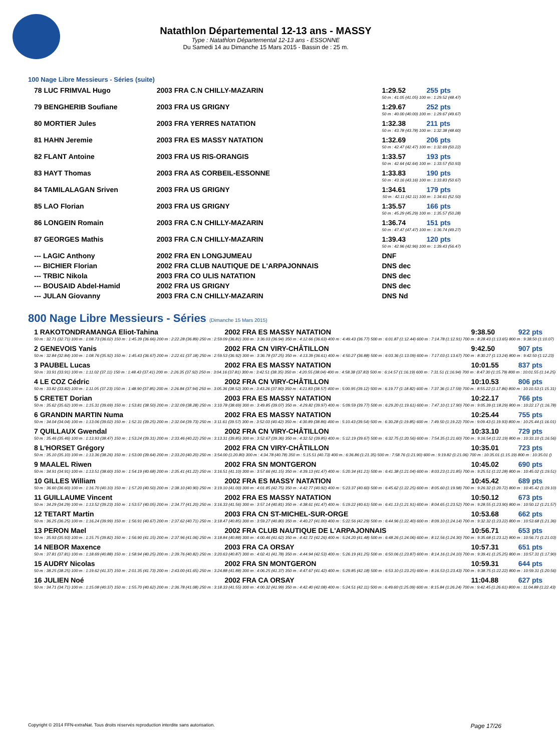Natathlon Départemental 12-13 ans - MASSY
Type : Natathlon Départemental 12-13 ans - ESSONNE
Du Samedi 14 au Dimanche 15 Mars 2015 - Bassin de : 25 m.
100 Nage Libre Messieurs - Séries (suite)
| 78 LUC FRIMVAL Hugo | 2003 FRA C.N CHILLY-MAZARIN | 1:29.52 | 255 pts |
| 50 m : 41.05 (41.05) 100 m : 1:29.52 (48.47) | | | |
| 79 BENGHERIB Soufiane | 2003 FRA US GRIGNY | 1:29.67 | 252 pts |
| 50 m : 40.00 (40.00) 100 m : 1:29.67 (49.67) | | | |
| 80 MORTIER Jules | 2003 FRA YERRES NATATION | 1:32.38 | 211 pts |
| 50 m : 43.78 (43.78) 100 m : 1:32.38 (48.60) | | | |
| 81 HAHN Jeremie | 2003 FRA ES MASSY NATATION | 1:32.69 | 206 pts |
| 50 m : 42.47 (42.47) 100 m : 1:32.69 (50.22) | | | |
| 82 FLANT Antoine | 2003 FRA US RIS-ORANGIS | 1:33.57 | 193 pts |
| 50 m : 42.64 (42.64) 100 m : 1:33.57 (50.93) | | | |
| 83 HAYT Thomas | 2003 FRA AS CORBEIL-ESSONNE | 1:33.83 | 190 pts |
| 50 m : 43.16 (43.16) 100 m : 1:33.83 (50.67) | | | |
| 84 TAMILALAGAN Sriven | 2003 FRA US GRIGNY | 1:34.61 | 179 pts |
| 50 m : 42.11 (42.11) 100 m : 1:34.61 (52.50) | | | |
| 85 LAO Florian | 2003 FRA US GRIGNY | 1:35.57 | 166 pts |
| 50 m : 45.29 (45.29) 100 m : 1:35.57 (50.28) | | | |
| 86 LONGEIN Romain | 2003 FRA C.N CHILLY-MAZARIN | 1:36.74 | 151 pts |
| 50 m : 47.47 (47.47) 100 m : 1:36.74 (49.27) | | | |
| 87 GEORGES Mathis | 2003 FRA C.N CHILLY-MAZARIN | 1:39.43 | 120 pts |
| 50 m : 42.96 (42.96) 100 m : 1:39.43 (56.47) | | | |
| --- LAGIC Anthony | 2002 FRA EN LONGJUMEAU | DNF | |
| --- BICHIER Florian | 2002 FRA CLUB NAUTIQUE DE L'ARPAJONNAIS | DNS dec | |
| --- TRBIC Nikola | 2003 FRA CO ULIS NATATION | DNS dec | |
| --- BOUSAID Abdel-Hamid | 2002 FRA US GRIGNY | DNS dec | |
| --- JULAN Giovanny | 2003 FRA C.N CHILLY-MAZARIN | DNS Nd | |
800 Nage Libre Messieurs - Séries (Dimanche 15 Mars 2015)
| 1 RAKOTONDRAMANGA Eliot-Tahina | 2002 FRA ES MASSY NATATION | 9:38.50 | 922 pts |
| 50 m : 32.71 (32.71) 100 m : 1:08.73 (36.02) 150 m : 1:45.39 (36.66) 200 m : 2:22.28 (36.89) 250 m : 2:59.09 (36.81) 300 m : 3:36.03 (36.94) 350 m : 4:12.66 (36.63) 400 m : 4:49.43 (36.77) 500 m : 6:01.87 (1:12.44) 600 m : 7:14.78 (1:12.91) 700 m : 8:28.43 (1:13.65) 800 m : 9:38.50 (1:10.07) | | | |
| 2 GENEVOIS Yanis | 2002 FRA CN VIRY-CHÂTILLON | 9:42.50 | 907 pts |
| 50 m : 32.84 (32.84) 100 m : 1:08.76 (35.92) 150 m : 1:45.43 (36.67) 200 m : 2:22.61 (37.18) 250 m : 2:59.53 (36.92) 300 m : 3:36.78 (37.25) 350 m : 4:13.39 (36.61) 400 m : 4:50.27 (36.88) 500 m : 6:03.36 (1:13.09) 600 m : 7:17.03 (1:13.67) 700 m : 8:30.27 (1:13.24) 800 m : 9:42.50 (1:12.23) | | | |
| 3 PAUBEL Lucas | 2002 FRA ES MASSY NATATION | 10:01.55 | 837 pts |
| 50 m : 33.91 (33.91) 100 m : 1:11.02 (37.11) 150 m : 1:48.43 (37.41) 200 m : 2:26.35 (37.92) 250 m : 3:04.16 (37.81) 300 m : 3:42.51 (38.35) 350 m : 4:20.55 (38.04) 400 m : 4:58.38 (37.83) 500 m : 6:14.57 (1:16.19) 600 m : 7:31.51 (1:16.94) 700 m : 8:47.30 (1:15.79) 800 m : 10:01.55 (1:14.25) | | | |
| 4 LE COZ Cédric | 2002 FRA CN VIRY-CHÂTILLON | 10:10.53 | 806 pts |
| 50 m : 33.82 (33.82) 100 m : 1:11.05 (37.23) 150 m : 1:48.90 (37.85) 200 m : 2:26.84 (37.94) 250 m : 3:05.36 (38.52) 300 m : 3:43.26 (37.90) 350 m : 4:21.83 (38.57) 400 m : 5:00.95 (39.12) 500 m : 6:19.77 (1:18.82) 600 m : 7:37.36 (1:17.59) 700 m : 8:55.22 (1:17.86) 800 m : 10:10.53 (1:15.31) | | | |
| 5 CRETET Dorian | 2003 FRA ES MASSY NATATION | 10:22.17 | 766 pts |
| 50 m : 35.62 (35.62) 100 m : 1:15.31 (39.69) 150 m : 1:53.81 (38.50) 200 m : 2:32.09 (38.28) 250 m : 3:10.78 (38.69) 300 m : 3:49.85 (39.07) 350 m : 4:29.82 (39.97) 400 m : 5:09.59 (39.77) 500 m : 6:29.20 (1:19.61) 600 m : 7:47.10 (1:17.90) 700 m : 9:05.39 (1:18.29) 800 m : 10:22.17 (1:16.78) | | | |
| 6 GRANDIN MARTIN Numa | 2002 FRA ES MASSY NATATION | 10:25.44 | 755 pts |
| 50 m : 34.04 (34.04) 100 m : 1:13.06 (39.02) 150 m : 1:52.31 (39.25) 200 m : 2:32.04 (39.73) 250 m : 3:11.61 (39.57) 300 m : 3:52.03 (40.42) 350 m : 4:30.89 (38.86) 400 m : 5:10.43 (39.54) 500 m : 6:30.28 (1:19.85) 600 m : 7:49.50 (1:19.22) 700 m : 9:09.43 (1:19.93) 800 m : 10:25.44 (1:16.01) | | | |
| 7 QUILLAUX Gwendal | 2002 FRA CN VIRY-CHÂTILLON | 10:33.10 | 729 pts |
| 50 m : 35.46 (35.46) 100 m : 1:13.93 (38.47) 150 m : 1:53.24 (39.31) 200 m : 2:33.46 (40.22) 250 m : 3:13.31 (39.85) 300 m : 3:52.67 (39.36) 350 m : 4:32.52 (39.85) 400 m : 5:12.19 (39.67) 500 m : 6:32.75 (1:20.56) 600 m : 7:54.35 (1:21.60) 700 m : 9:16.54 (1:22.19) 800 m : 10:33.10 (1:16.56) | | | |
| 8 L'HORSET Grégory | 2002 FRA CN VIRY-CHÂTILLON | 10:35.01 | 723 pts |
| 50 m : 35.10 (35.10) 100 m : 1:13.36 (38.26) 150 m : 1:53.00 (39.64) 200 m : 2:33.20 (40.20) 250 m : 3:54.00 (1:20.80) 300 m : 4:34.78 (40.78) 350 m : 5:15.51 (40.73) 400 m : 6:36.86 (1:21.35) 500 m : 7:58.76 (1:21.90) 600 m : 9:19.82 (1:21.06) 700 m : 10:35.01 (1:15.19) 800 m : 10:35.01 () | | | |
| 9 MAALEL Riwen | 2002 FRA SN MONTGERON | 10:45.02 | 690 pts |
| 50 m : 34.91 (34.91) 100 m : 1:13.51 (38.60) 150 m : 1:54.19 (40.68) 200 m : 2:35.41 (41.22) 250 m : 3:16.51 (41.10) 300 m : 3:57.66 (41.15) 350 m : 4:39.13 (41.47) 400 m : 5:20.34 (41.21) 500 m : 6:41.38 (1:21.04) 600 m : 8:03.23 (1:21.85) 700 m : 9:25.51 (1:22.28) 800 m : 10:45.02 (1:19.51) | | | |
| 10 GILLES William | 2002 FRA ES MASSY NATATION | 10:45.42 | 689 pts |
| 50 m : 36.60 (36.60) 100 m : 1:16.70 (40.10) 150 m : 1:57.20 (40.50) 200 m : 2:38.10 (40.90) 250 m : 3:19.10 (41.00) 300 m : 4:01.85 (42.75) 350 m : 4:42.77 (40.92) 400 m : 5:23.37 (40.60) 500 m : 6:45.62 (1:22.25) 600 m : 8:05.60 (1:19.98) 700 m : 9:26.32 (1:20.72) 800 m : 10:45.42 (1:19.10) | | | |
| 11 GUILLAUME Vincent | 2002 FRA ES MASSY NATATION | 10:50.12 | 673 pts |
| 50 m : 34.29 (34.29) 100 m : 1:13.52 (39.23) 150 m : 1:53.57 (40.05) 200 m : 2:34.77 (41.20) 250 m : 3:16.33 (41.56) 300 m : 3:57.14 (40.81) 350 m : 4:38.61 (41.47) 400 m : 5:19.22 (40.61) 500 m : 6:41.13 (1:21.91) 600 m : 8:04.65 (1:23.52) 700 m : 9:28.55 (1:23.90) 800 m : 10:50.12 (1:21.57) | | | |
| 12 TETART Martin | 2003 FRA CN ST-MICHEL-SUR-ORGE | 10:53.68 | 662 pts |
| 50 m : 36.25 (36.25) 100 m : 1:16.24 (39.99) 150 m : 1:56.91 (40.67) 200 m : 2:37.62 (40.71) 250 m : 3:18.47 (40.85) 300 m : 3:59.27 (40.80) 350 m : 4:40.27 (41.00) 400 m : 5:22.56 (42.29) 500 m : 6:44.96 (1:22.40) 600 m : 8:09.10 (1:24.14) 700 m : 9:32.32 (1:23.22) 800 m : 10:53.68 (1:21.36) | | | |
| 13 PERON Mael | 2002 FRA CLUB NAUTIQUE DE L'ARPAJONNAIS | 10:56.71 | 653 pts |
| 50 m : 35.93 (35.93) 100 m : 1:15.75 (39.82) 150 m : 1:56.90 (41.15) 200 m : 2:37.96 (41.06) 250 m : 3:18.84 (40.88) 300 m : 4:00.46 (41.62) 350 m : 4:42.72 (42.26) 400 m : 5:24.20 (41.48) 500 m : 6:48.26 (1:24.06) 600 m : 8:12.56 (1:24.30) 700 m : 9:35.68 (1:23.12) 800 m : 10:56.71 (1:21.03) | | | |
| 14 NEBOR Maxence | 2003 FRA CA ORSAY | 10:57.31 | 651 pts |
| 50 m : 37.81 (37.81) 100 m : 1:18.69 (40.88) 150 m : 1:58.94 (40.25) 200 m : 2:39.76 (40.82) 250 m : 3:20.63 (40.87) 300 m : 4:02.41 (41.78) 350 m : 4:44.94 (42.53) 400 m : 5:26.19 (41.25) 500 m : 6:50.06 (1:23.87) 600 m : 8:14.16 (1:24.10) 700 m : 9:39.41 (1:25.25) 800 m : 10:57.31 (1:17.90) | | | |
| 15 AUDRY Nicolas | 2002 FRA SN MONTGERON | 10:59.31 | 644 pts |
| 50 m : 38.25 (38.25) 100 m : 1:19.62 (41.37) 150 m : 2:01.35 (41.73) 200 m : 2:43.00 (41.65) 250 m : 3:24.88 (41.88) 300 m : 4:06.25 (41.37) 350 m : 4:47.67 (41.42) 400 m : 5:29.85 (42.18) 500 m : 6:53.10 (1:23.25) 600 m : 8:16.53 (1:23.43) 700 m : 9:38.75 (1:22.22) 800 m : 10:59.31 (1:20.56) | | | |
| 16 JULIEN Noé | 2002 FRA CA ORSAY | 11:04.88 | 627 pts |
| 50 m : 34.71 (34.71) 100 m : 1:15.08 (40.37) 150 m : 1:55.70 (40.62) 200 m : 2:36.78 (41.08) 250 m : 3:18.33 (41.55) 300 m : 4:00.32 (41.99) 350 m : 4:42.40 (42.08) 400 m : 5:24.51 (42.11) 500 m : 6:49.60 (1:25.09) 600 m : 8:15.84 (1:26.24) 700 m : 9:42.45 (1:26.61) 800 m : 11:04.88 (1:22.43) | | | |
Copyright © 2014 FFN-extraNat. Tous droits réservés reproduction interdite sans autorisation. Page 17/26